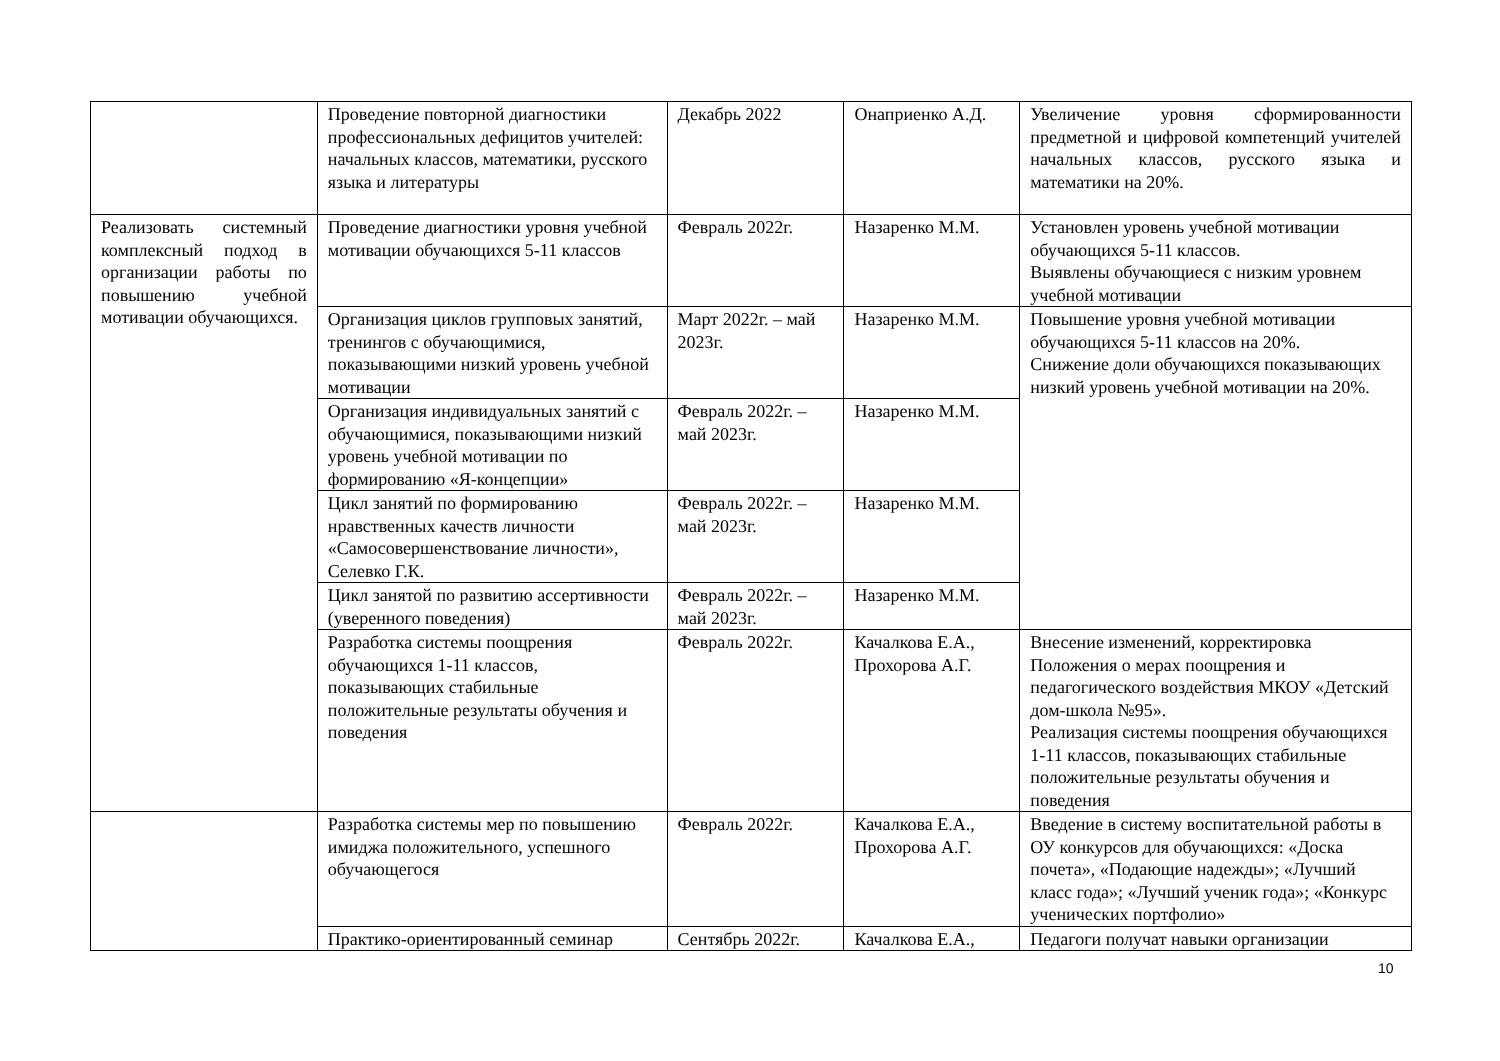| | Проведение повторной диагностики профессиональных дефицитов учителей: начальных классов, математики, русского языка и литературы | Декабрь 2022 | Онаприенко А.Д. | Увеличение уровня сформированности предметной и цифровой компетенций учителей начальных классов, русского языка и математики на 20%. |
| Реализовать системный комплексный подход в организации работы по повышению учебной мотивации обучающихся. | Проведение диагностики уровня учебной мотивации обучающихся 5-11 классов | Февраль 2022г. | Назаренко М.М. | Установлен уровень учебной мотивации обучающихся 5-11 классов. Выявлены обучающиеся с низким уровнем учебной мотивации |
| | Организация циклов групповых занятий, тренингов с обучающимися, показывающими низкий уровень учебной мотивации | Март 2022г. – май 2023г. | Назаренко М.М. | Повышение уровня учебной мотивации обучающихся 5-11 классов на 20%. Снижение доли обучающихся показывающих низкий уровень учебной мотивации на 20%. |
| | Организация индивидуальных занятий с обучающимися, показывающими низкий уровень учебной мотивации по формированию «Я-концепции» | Февраль 2022г. – май 2023г. | Назаренко М.М. | |
| | Цикл занятий по формированию нравственных качеств личности «Самосовершенствование личности», Селевко Г.К. | Февраль 2022г. – май 2023г. | Назаренко М.М. | |
| | Цикл занятой по развитию ассертивности (уверенного поведения) | Февраль 2022г. – май 2023г. | Назаренко М.М. | |
| | Разработка системы поощрения обучающихся 1-11 классов, показывающих стабильные положительные результаты обучения и поведения | Февраль 2022г. | Качалкова Е.А., Прохорова А.Г. | Внесение изменений, корректировка Положения о мерах поощрения и педагогического воздействия МКОУ «Детский дом-школа №95». Реализация системы поощрения обучающихся 1-11 классов, показывающих стабильные положительные результаты обучения и поведения |
| | Разработка системы мер по повышению имиджа положительного, успешного обучающегося | Февраль 2022г. | Качалкова Е.А., Прохорова А.Г. | Введение в систему воспитательной работы в ОУ конкурсов для обучающихся: «Доска почета», «Подающие надежды»; «Лучший класс года»; «Лучший ученик года»; «Конкурс ученических портфолио» |
| | Практико-ориентированный семинар | Сентябрь 2022г. | Качалкова Е.А., | Педагоги получат навыки организации |
10